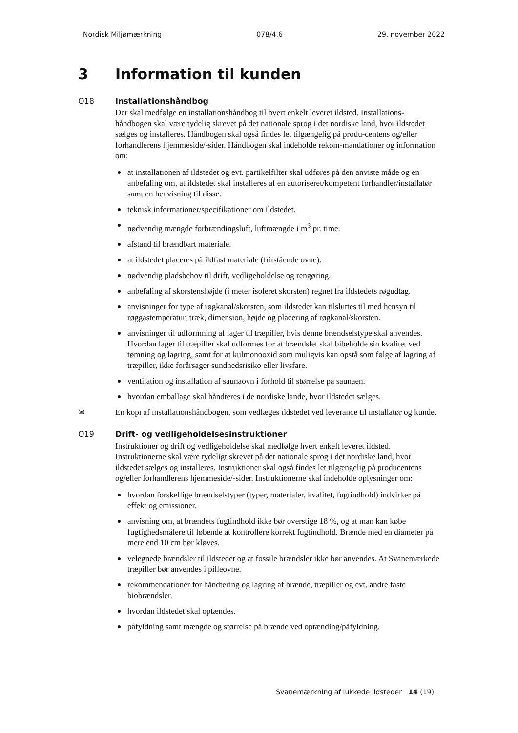Nordisk Miljømærkning 078/4.6 29. november 2022
3 Information til kunden
O18 Installationshåndbog
Der skal medfølge en installationshåndbog til hvert enkelt leveret ildsted. Installations-håndbogen skal være tydelig skrevet på det nationale sprog i det nordiske land, hvor ildstedet sælges og installeres. Håndbogen skal også findes let tilgængelig på produ-centens og/eller forhandlerens hjemmeside/-sider. Håndbogen skal indeholde rekom-mandationer og information om:
at installationen af ildstedet og evt. partikelfilter skal udføres på den anviste måde og en anbefaling om, at ildstedet skal installeres af en autoriseret/kompetent forhandler/installatør samt en henvisning til disse.
teknisk informationer/specifikationer om ildstedet.
nødvendig mængde forbrændingsluft, luftmængde i m<sup>3</sup> pr. time.
afstand til brændbart materiale.
at ildstedet placeres på ildfast materiale (fritstående ovne).
nødvendig pladsbehov til drift, vedligeholdelse og rengøring.
anbefaling af skorstenshøjde (i meter isoleret skorsten) regnet fra ildstedets røgudtag.
anvisninger for type af røgkanal/skorsten, som ildstedet kan tilsluttes til med hensyn til røggastemperatur, træk, dimension, højde og placering af røgkanal/skorsten.
anvisninger til udformning af lager til træpiller, hvis denne brændselstype skal anvendes. Hvordan lager til træpiller skal udformes for at brændslet skal bibeholde sin kvalitet ved tømning og lagring, samt for at kulmonooxid som muligvis kan opstå som følge af lagring af træpiller, ikke forårsager sundhedsrisiko eller livsfare.
ventilation og installation af saunaovn i forhold til størrelse på saunaen.
hvordan emballage skal håndteres i de nordiske lande, hvor ildstedet sælges.
✉ En kopi af installationshåndbogen, som vedlæges ildstedet ved leverance til installatør og kunde.
O19 Drift- og vedligeholdelsesinstruktioner
Instruktioner og drift og vedligeholdelse skal medfølge hvert enkelt leveret ildsted. Instruktionerne skal være tydeligt skrevet på det nationale sprog i det nordiske land, hvor ildstedet sælges og installeres. Instruktioner skal også findes let tilgængelig på producentens og/eller forhandlerens hjemmeside/-sider. Instruktionerne skal indeholde oplysninger om:
hvordan forskellige brændselstyper (typer, materialer, kvalitet, fugtindhold) indvirker på effekt og emissioner.
anvisning om, at brændets fugtindhold ikke bør overstige 18 %, og at man kan købe fugtighedsmålere til løbende at kontrollere korrekt fugtindhold. Brænde med en diameter på mere end 10 cm bør kløves.
velegnede brændsler til ildstedet og at fossile brændsler ikke bør anvendes. At Svanemærkede træpiller bør anvendes i pilleovne.
rekommendationer for håndtering og lagring af brænde, træpiller og evt. andre faste biobrændsler.
hvordan ildstedet skal optændes.
påfyldning samt mængde og størrelse på brænde ved optænding/påfyldning.
Svanemærkning af lukkede ildsteder 14 (19)